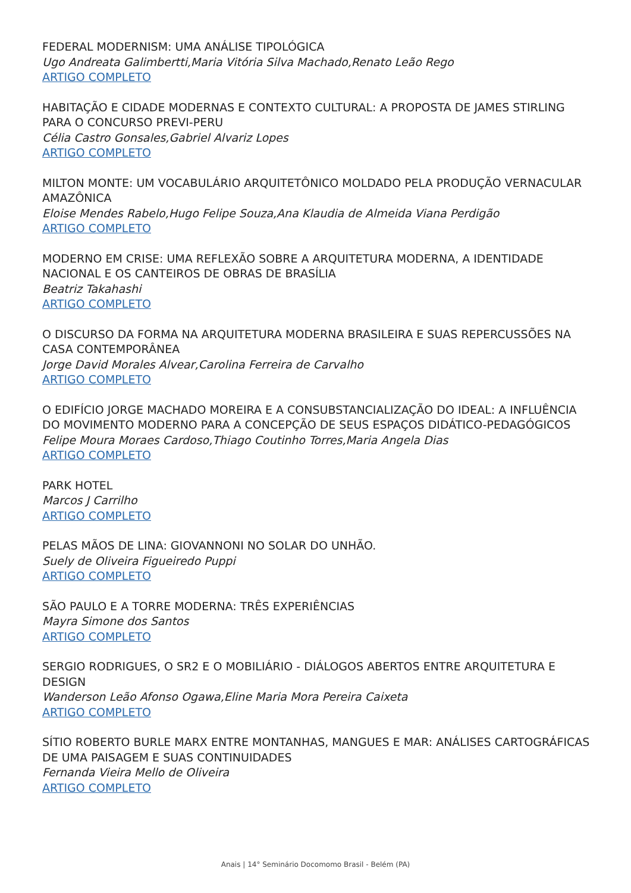FEDERAL MODERNISM: UMA ANÁLISE TIPOLÓGICA
Ugo Andreata Galimbertti,Maria Vitória Silva Machado,Renato Leão Rego
ARTIGO COMPLETO
HABITAÇÃO E CIDADE MODERNAS E CONTEXTO CULTURAL: A PROPOSTA DE JAMES STIRLING PARA O CONCURSO PREVI-PERU
Célia Castro Gonsales,Gabriel Alvariz Lopes
ARTIGO COMPLETO
MILTON MONTE: UM VOCABULÁRIO ARQUITETÔNICO MOLDADO PELA PRODUÇÃO VERNACULAR AMAZÔNICA
Eloise Mendes Rabelo,Hugo Felipe Souza,Ana Klaudia de Almeida Viana Perdigão
ARTIGO COMPLETO
MODERNO EM CRISE: UMA REFLEXÃO SOBRE A ARQUITETURA MODERNA, A IDENTIDADE NACIONAL E OS CANTEIROS DE OBRAS DE BRASÍLIA
Beatriz Takahashi
ARTIGO COMPLETO
O DISCURSO DA FORMA NA ARQUITETURA MODERNA BRASILEIRA E SUAS REPERCUSSÕES NA CASA CONTEMPORÂNEA
Jorge David Morales Alvear,Carolina Ferreira de Carvalho
ARTIGO COMPLETO
O EDIFÍCIO JORGE MACHADO MOREIRA E A CONSUBSTANCIALIZAÇÃO DO IDEAL: A INFLUÊNCIA DO MOVIMENTO MODERNO PARA A CONCEPÇÃO DE SEUS ESPAÇOS DIDÁTICO-PEDAGÓGICOS
Felipe Moura Moraes Cardoso,Thiago Coutinho Torres,Maria Angela Dias
ARTIGO COMPLETO
PARK HOTEL
Marcos J Carrilho
ARTIGO COMPLETO
PELAS MÃOS DE LINA: GIOVANNONI NO SOLAR DO UNHÃO.
Suely de Oliveira Figueiredo Puppi
ARTIGO COMPLETO
SÃO PAULO E A TORRE MODERNA: TRÊS EXPERIÊNCIAS
Mayra Simone dos Santos
ARTIGO COMPLETO
SERGIO RODRIGUES, O SR2 E O MOBILIÁRIO - DIÁLOGOS ABERTOS ENTRE ARQUITETURA E DESIGN
Wanderson Leão Afonso Ogawa,Eline Maria Mora Pereira Caixeta
ARTIGO COMPLETO
SÍTIO ROBERTO BURLE MARX ENTRE MONTANHAS, MANGUES E MAR: ANÁLISES CARTOGRÁFICAS DE UMA PAISAGEM E SUAS CONTINUIDADES
Fernanda Vieira Mello de Oliveira
ARTIGO COMPLETO
Anais | 14° Seminário Docomomo Brasil - Belém (PA)